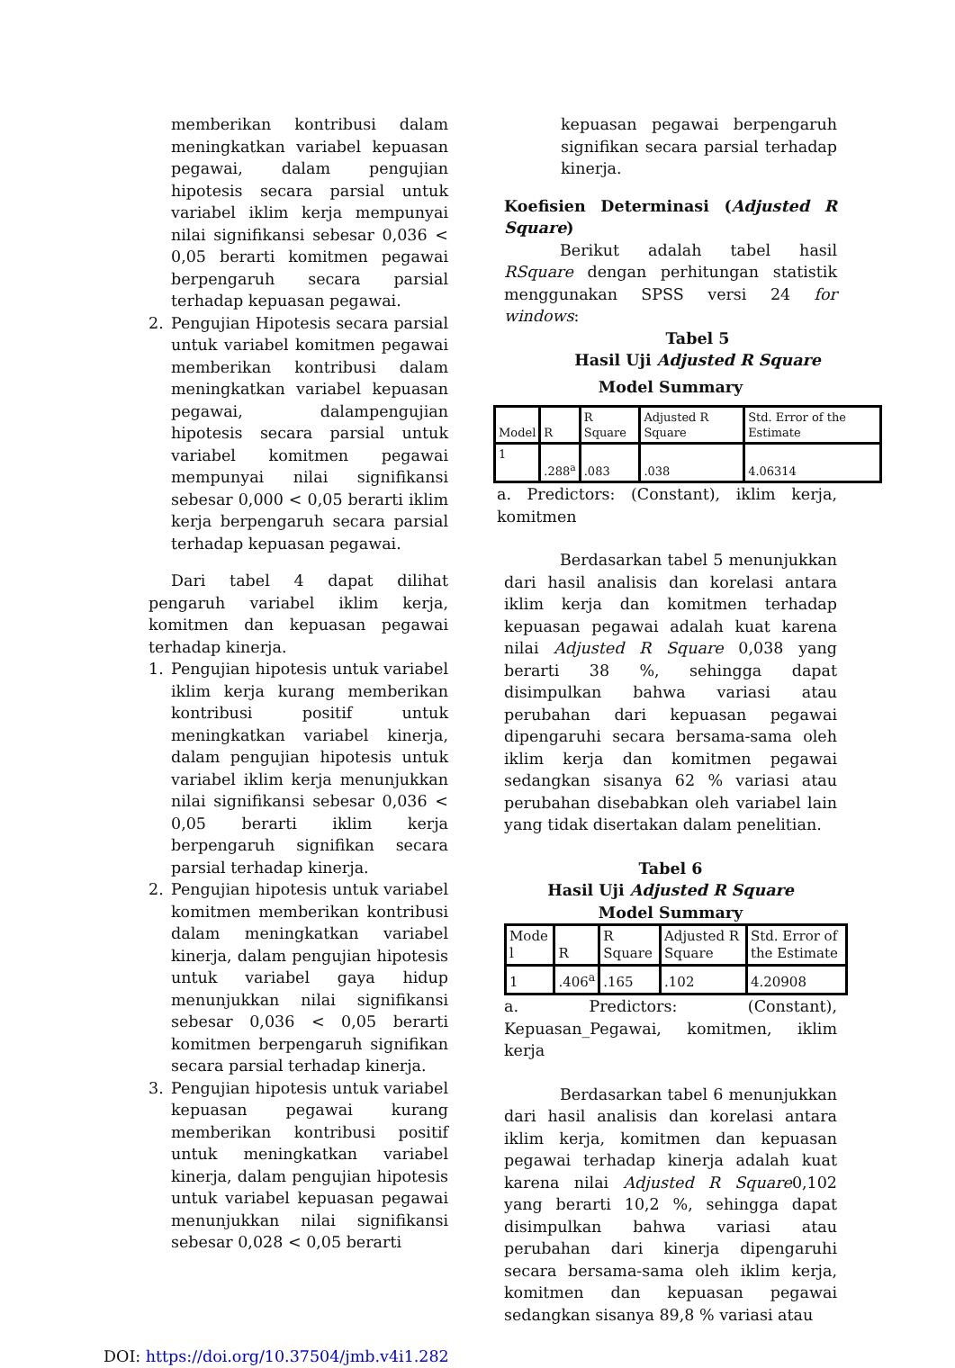memberikan kontribusi dalam meningkatkan variabel kepuasan pegawai, dalam pengujian hipotesis secara parsial untuk variabel iklim kerja mempunyai nilai signifikansi sebesar 0,036 < 0,05 berarti komitmen pegawai berpengaruh secara parsial terhadap kepuasan pegawai.
2. Pengujian Hipotesis secara parsial untuk variabel komitmen pegawai memberikan kontribusi dalam meningkatkan variabel kepuasan pegawai, dalampengujian hipotesis secara parsial untuk variabel komitmen pegawai mempunyai nilai signifikansi sebesar 0,000 < 0,05 berarti iklim kerja berpengaruh secara parsial terhadap kepuasan pegawai.
Dari tabel 4 dapat dilihat pengaruh variabel iklim kerja, komitmen dan kepuasan pegawai terhadap kinerja.
1. Pengujian hipotesis untuk variabel iklim kerja kurang memberikan kontribusi positif untuk meningkatkan variabel kinerja, dalam pengujian hipotesis untuk variabel iklim kerja menunjukkan nilai signifikansi sebesar 0,036 < 0,05 berarti iklim kerja berpengaruh signifikan secara parsial terhadap kinerja.
2. Pengujian hipotesis untuk variabel komitmen memberikan kontribusi dalam meningkatkan variabel kinerja, dalam pengujian hipotesis untuk variabel gaya hidup menunjukkan nilai signifikansi sebesar 0,036 < 0,05 berarti komitmen berpengaruh signifikan secara parsial terhadap kinerja.
3. Pengujian hipotesis untuk variabel kepuasan pegawai kurang memberikan kontribusi positif untuk meningkatkan variabel kinerja, dalam pengujian hipotesis untuk variabel kepuasan pegawai menunjukkan nilai signifikansi sebesar 0,028 < 0,05 berarti
kepuasan pegawai berpengaruh signifikan secara parsial terhadap kinerja.
Koefisien Determinasi (Adjusted R Square)
Berikut adalah tabel hasil RSquare dengan perhitungan statistik menggunakan SPSS versi 24 for windows:
Tabel 5
Hasil Uji Adjusted R Square
Model Summary
| Model | R | R Square | Adjusted R Square | Std. Error of the Estimate |
| --- | --- | --- | --- | --- |
| 1 | .288<sup>a</sup> | .083 | .038 | 4.06314 |
a. Predictors: (Constant), iklim kerja, komitmen
Berdasarkan tabel 5 menunjukkan dari hasil analisis dan korelasi antara iklim kerja dan komitmen terhadap kepuasan pegawai adalah kuat karena nilai Adjusted R Square 0,038 yang berarti 38 %, sehingga dapat disimpulkan bahwa variasi atau perubahan dari kepuasan pegawai dipengaruhi secara bersama-sama oleh iklim kerja dan komitmen pegawai sedangkan sisanya 62 % variasi atau perubahan disebabkan oleh variabel lain yang tidak disertakan dalam penelitian.
Tabel 6
Hasil Uji Adjusted R Square
Model Summary
| Mode l | R | R Square | Adjusted R Square | Std. Error of the Estimate |
| --- | --- | --- | --- | --- |
| 1 | .406<sup>a</sup> | .165 | .102 | 4.20908 |
a. Predictors: (Constant), Kepuasan_Pegawai, komitmen, iklim kerja
Berdasarkan tabel 6 menunjukkan dari hasil analisis dan korelasi antara iklim kerja, komitmen dan kepuasan pegawai terhadap kinerja adalah kuat karena nilai Adjusted R Square0,102 yang berarti 10,2 %, sehingga dapat disimpulkan bahwa variasi atau perubahan dari kinerja dipengaruhi secara bersama-sama oleh iklim kerja, komitmen dan kepuasan pegawai sedangkan sisanya 89,8 % variasi atau
DOI: https://doi.org/10.37504/jmb.v4i1.282